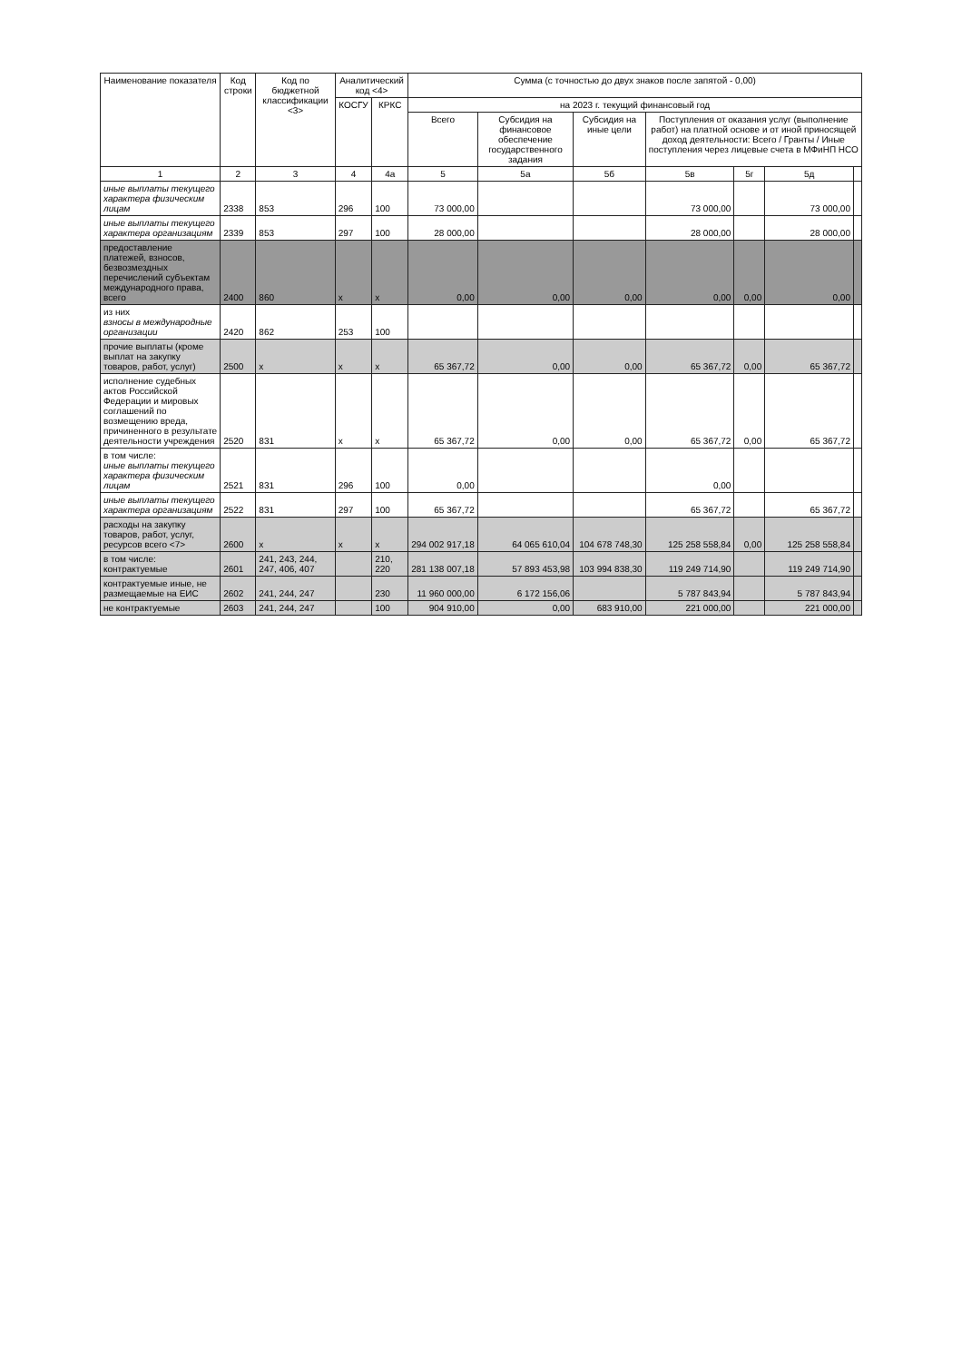| Наименование показателя | Код строки | Код по бюджетной классификации <3> | Аналитический код <4> | | Сумма (с точностью до двух знаков после запятой - 0,00) | | | | | | |
| --- | --- | --- | --- | --- | --- | --- | --- | --- | --- | --- | --- |
| | | | КОСГУ | КРКС | на 2023 г. текущий финансовый год | | | | | | |
| | | | | | Всего | Субсидия на финансовое обеспечение государственного задания | Субсидия на иные цели | Поступления от оказания услуг (выполнение работ) на платной основе и от иной приносящей доход деятельности: Всего / Гранты / Иные поступления через лицевые счета в МФиНП НСО | | | |
| 1 | 2 | 3 | 4 | 4а | 5 | 5а | 5б | 5в | 5г | 5д | |
| иные выплаты текущего характера физическим лицам | 2338 | 853 | 296 | 100 | 73 000,00 | | | 73 000,00 | | 73 000,00 | |
| иные выплаты текущего характера организациям | 2339 | 853 | 297 | 100 | 28 000,00 | | | 28 000,00 | | 28 000,00 | |
| предоставление платежей, взносов, безвозмездных перечислений субъектам международного права, всего | 2400 | 860 | x | x | 0,00 | 0,00 | 0,00 | 0,00 | 0,00 | 0,00 | |
| из них взносы в международные организации | 2420 | 862 | 253 | 100 | | | | | | | |
| прочие выплаты (кроме выплат на закупку товаров, работ, услуг) | 2500 | x | x | x | 65 367,72 | 0,00 | 0,00 | 65 367,72 | 0,00 | 65 367,72 | |
| исполнение судебных актов Российской Федерации и мировых соглашений по возмещению вреда, причиненного в результате деятельности учреждения | 2520 | 831 | x | x | 65 367,72 | 0,00 | 0,00 | 65 367,72 | 0,00 | 65 367,72 | |
| в том числе: иные выплаты текущего характера физическим лицам | 2521 | 831 | 296 | 100 | 0,00 | | | 0,00 | | | |
| иные выплаты текущего характера организациям | 2522 | 831 | 297 | 100 | 65 367,72 | | | 65 367,72 | | 65 367,72 | |
| расходы на закупку товаров, работ, услуг, ресурсов всего <7> | 2600 | x | x | x | 294 002 917,18 | 64 065 610,04 | 104 678 748,30 | 125 258 558,84 | 0,00 | 125 258 558,84 | |
| в том числе: контрактуемые | 2601 | 241, 243, 244, 247, 406, 407 | | 210, 220 | 281 138 007,18 | 57 893 453,98 | 103 994 838,30 | 119 249 714,90 | | 119 249 714,90 | |
| контрактуемые иные, не размещаемые на ЕИС | 2602 | 241, 244, 247 | | 230 | 11 960 000,00 | 6 172 156,06 | | 5 787 843,94 | | 5 787 843,94 | |
| не контрактуемые | 2603 | 241, 244, 247 | | 100 | 904 910,00 | 0,00 | 683 910,00 | 221 000,00 | | 221 000,00 | |